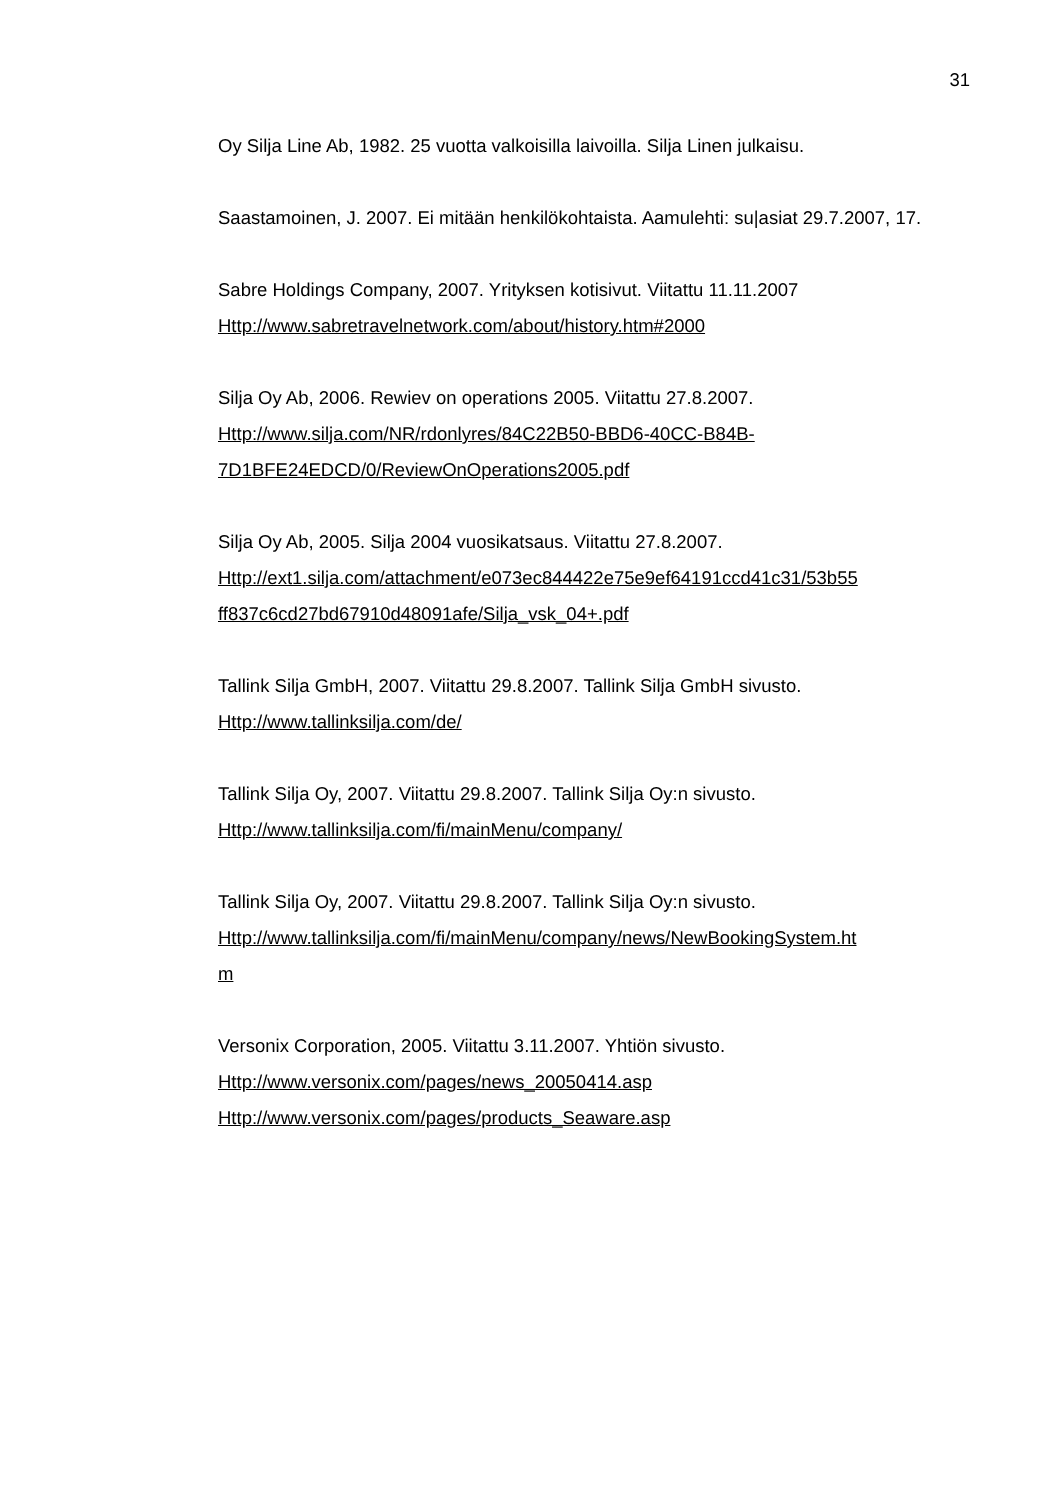31
Oy Silja Line Ab, 1982. 25 vuotta valkoisilla laivoilla. Silja Linen julkaisu.
Saastamoinen, J. 2007. Ei mitään henkilökohtaista. Aamulehti: su|asiat 29.7.2007, 17.
Sabre Holdings Company, 2007. Yrityksen kotisivut. Viitattu 11.11.2007
Http://www.sabretravelnetwork.com/about/history.htm#2000
Silja Oy Ab, 2006. Rewiev on operations 2005. Viitattu 27.8.2007.
Http://www.silja.com/NR/rdonlyres/84C22B50-BBD6-40CC-B84B-
7D1BFE24EDCD/0/ReviewOnOperations2005.pdf
Silja Oy Ab, 2005. Silja 2004 vuosikatsaus. Viitattu 27.8.2007.
Http://ext1.silja.com/attachment/e073ec844422e75e9ef64191ccd41c31/53b55
ff837c6cd27bd67910d48091afe/Silja_vsk_04+.pdf
Tallink Silja GmbH, 2007. Viitattu 29.8.2007. Tallink Silja GmbH sivusto.
Http://www.tallinksilja.com/de/
Tallink Silja Oy, 2007. Viitattu 29.8.2007. Tallink Silja Oy:n sivusto.
Http://www.tallinksilja.com/fi/mainMenu/company/
Tallink Silja Oy, 2007. Viitattu 29.8.2007. Tallink Silja Oy:n sivusto.
Http://www.tallinksilja.com/fi/mainMenu/company/news/NewBookingSystem.ht
m
Versonix Corporation, 2005. Viitattu 3.11.2007. Yhtiön sivusto.
Http://www.versonix.com/pages/news_20050414.asp
Http://www.versonix.com/pages/products_Seaware.asp